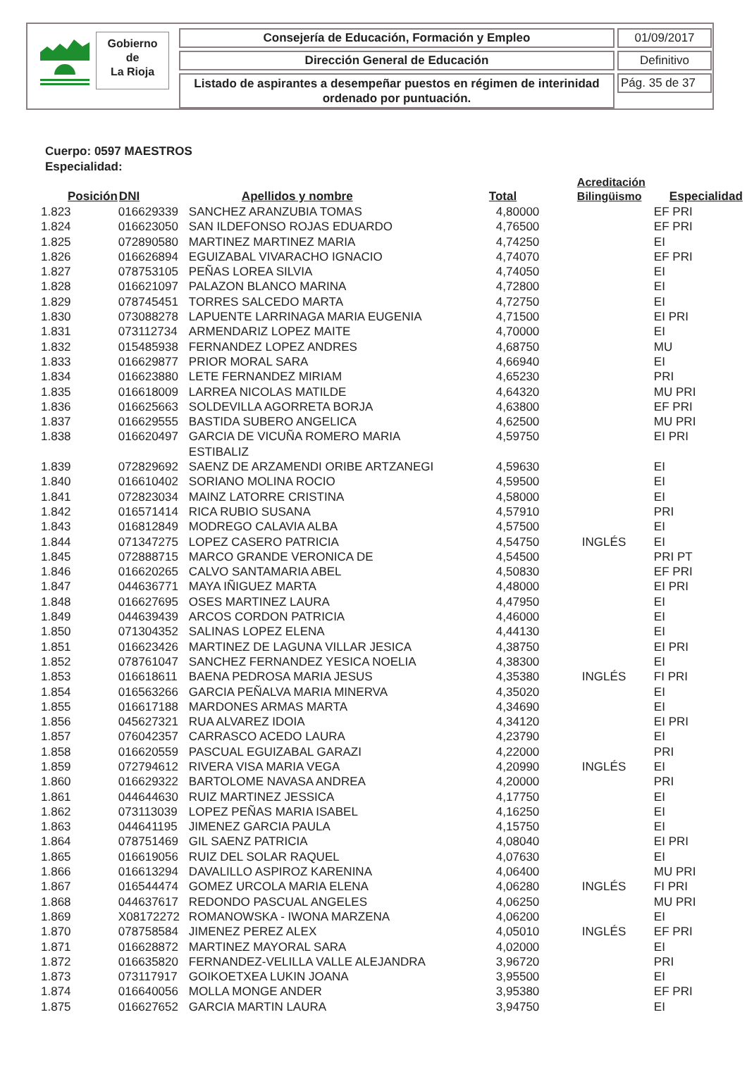Gobierno
de
La Rioja
Consejería de Educación, Formación y Empleo 01/09/2017
Dirección General de Educación Definitivo
Listado de aspirantes a desempeñar puestos en régimen de interinidad ordenado por puntuación.
Pág. 35 de 37
Cuerpo: 0597 MAESTROS
Especialidad:
| Posición | DNI | Apellidos y nombre | Total | Acreditación Bilingüismo | Especialidad |
| --- | --- | --- | --- | --- | --- |
| 1.823 | 016629339 | SANCHEZ ARANZUBIA TOMAS | 4,80000 | | EF PRI |
| 1.824 | 016623050 | SAN ILDEFONSO ROJAS EDUARDO | 4,76500 | | EF PRI |
| 1.825 | 072890580 | MARTINEZ MARTINEZ MARIA | 4,74250 | | EI |
| 1.826 | 016626894 | EGUIZABAL VIVARACHO IGNACIO | 4,74070 | | EF PRI |
| 1.827 | 078753105 | PEÑAS LOREA SILVIA | 4,74050 | | EI |
| 1.828 | 016621097 | PALAZON BLANCO MARINA | 4,72800 | | EI |
| 1.829 | 078745451 | TORRES SALCEDO MARTA | 4,72750 | | EI |
| 1.830 | 073088278 | LAPUENTE LARRINAGA MARIA EUGENIA | 4,71500 | | EI PRI |
| 1.831 | 073112734 | ARMENDARIZ LOPEZ MAITE | 4,70000 | | EI |
| 1.832 | 015485938 | FERNANDEZ LOPEZ ANDRES | 4,68750 | | MU |
| 1.833 | 016629877 | PRIOR MORAL SARA | 4,66940 | | EI |
| 1.834 | 016623880 | LETE FERNANDEZ MIRIAM | 4,65230 | | PRI |
| 1.835 | 016618009 | LARREA NICOLAS MATILDE | 4,64320 | | MU PRI |
| 1.836 | 016625663 | SOLDEVILLA AGORRETA BORJA | 4,63800 | | EF PRI |
| 1.837 | 016629555 | BASTIDA SUBERO ANGELICA | 4,62500 | | MU PRI |
| 1.838 | 016620497 | GARCIA DE VICUÑA ROMERO MARIA ESTIBALIZ | 4,59750 | | EI PRI |
| 1.839 | 072829692 | SAENZ DE ARZAMENDI ORIBE ARTZANEGI | 4,59630 | | EI |
| 1.840 | 016610402 | SORIANO MOLINA ROCIO | 4,59500 | | EI |
| 1.841 | 072823034 | MAINZ LATORRE CRISTINA | 4,58000 | | EI |
| 1.842 | 016571414 | RICA RUBIO SUSANA | 4,57910 | | PRI |
| 1.843 | 016812849 | MODREGO CALAVIA ALBA | 4,57500 | | EI |
| 1.844 | 071347275 | LOPEZ CASERO PATRICIA | 4,54750 | INGLÉS | EI |
| 1.845 | 072888715 | MARCO GRANDE VERONICA DE | 4,54500 | | PRI PT |
| 1.846 | 016620265 | CALVO SANTAMARIA ABEL | 4,50830 | | EF PRI |
| 1.847 | 044636771 | MAYA IÑIGUEZ MARTA | 4,48000 | | EI PRI |
| 1.848 | 016627695 | OSES MARTINEZ LAURA | 4,47950 | | EI |
| 1.849 | 044639439 | ARCOS CORDON PATRICIA | 4,46000 | | EI |
| 1.850 | 071304352 | SALINAS LOPEZ ELENA | 4,44130 | | EI |
| 1.851 | 016623426 | MARTINEZ DE LAGUNA VILLAR JESICA | 4,38750 | | EI PRI |
| 1.852 | 078761047 | SANCHEZ FERNANDEZ YESICA NOELIA | 4,38300 | | EI |
| 1.853 | 016618611 | BAENA PEDROSA MARIA JESUS | 4,35380 | INGLÉS | FI PRI |
| 1.854 | 016563266 | GARCIA PEÑALVA MARIA MINERVA | 4,35020 | | EI |
| 1.855 | 016617188 | MARDONES ARMAS MARTA | 4,34690 | | EI |
| 1.856 | 045627321 | RUA ALVAREZ IDOIA | 4,34120 | | EI PRI |
| 1.857 | 076042357 | CARRASCO ACEDO LAURA | 4,23790 | | EI |
| 1.858 | 016620559 | PASCUAL EGUIZABAL GARAZI | 4,22000 | | PRI |
| 1.859 | 072794612 | RIVERA VISA MARIA VEGA | 4,20990 | INGLÉS | EI |
| 1.860 | 016629322 | BARTOLOME NAVASA ANDREA | 4,20000 | | PRI |
| 1.861 | 044644630 | RUIZ MARTINEZ JESSICA | 4,17750 | | EI |
| 1.862 | 073113039 | LOPEZ PEÑAS MARIA ISABEL | 4,16250 | | EI |
| 1.863 | 044641195 | JIMENEZ GARCIA PAULA | 4,15750 | | EI |
| 1.864 | 078751469 | GIL SAENZ PATRICIA | 4,08040 | | EI PRI |
| 1.865 | 016619056 | RUIZ DEL SOLAR RAQUEL | 4,07630 | | EI |
| 1.866 | 016613294 | DAVALILLO ASPIROZ KARENINA | 4,06400 | | MU PRI |
| 1.867 | 016544474 | GOMEZ URCOLA MARIA ELENA | 4,06280 | INGLÉS | FI PRI |
| 1.868 | 044637617 | REDONDO PASCUAL ANGELES | 4,06250 | | MU PRI |
| 1.869 | X08172272 | ROMANOWSKA - IWONA MARZENA | 4,06200 | | EI |
| 1.870 | 078758584 | JIMENEZ PEREZ ALEX | 4,05010 | INGLÉS | EF PRI |
| 1.871 | 016628872 | MARTINEZ MAYORAL SARA | 4,02000 | | EI |
| 1.872 | 016635820 | FERNANDEZ-VELILLA VALLE ALEJANDRA | 3,96720 | | PRI |
| 1.873 | 073117917 | GOIKOETXEA LUKIN JOANA | 3,95500 | | EI |
| 1.874 | 016640056 | MOLLA MONGE ANDER | 3,95380 | | EF PRI |
| 1.875 | 016627652 | GARCIA MARTIN LAURA | 3,94750 | | EI |